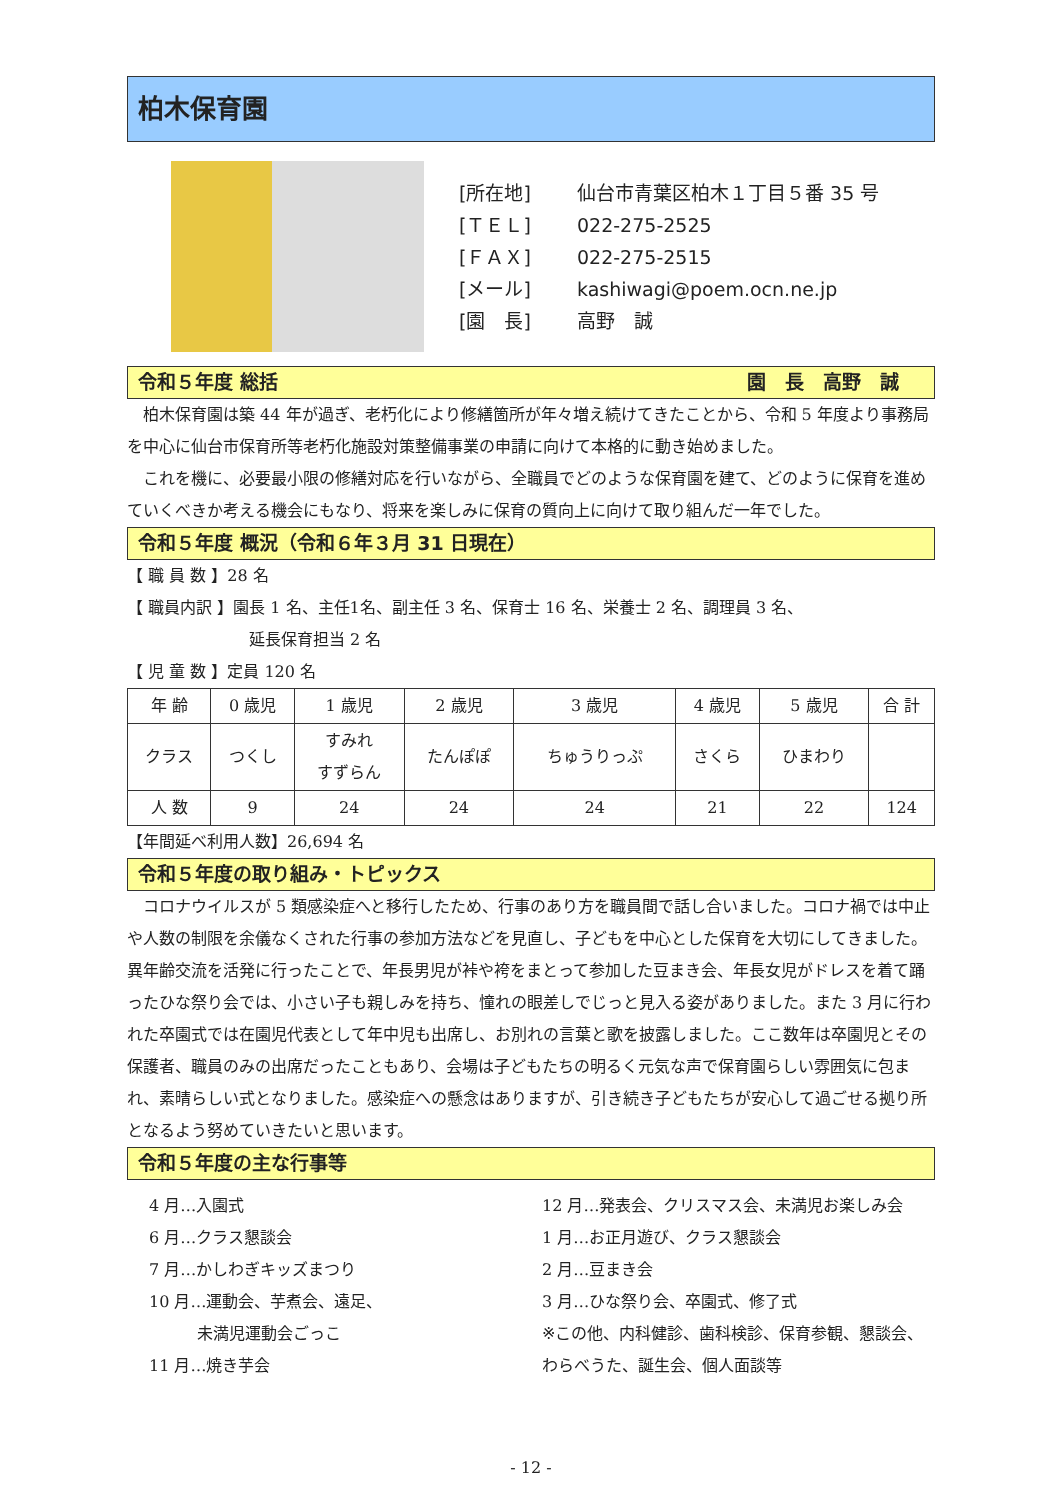柏木保育園
[所在地] 仙台市青葉区柏木１丁目５番 35 号
[ＴＥＬ] 022-275-2525
[ＦＡＸ] 022-275-2515
[メール] kashiwagi@poem.ocn.ne.jp
[園　長] 高野　誠
令和５年度 総括 園　長　高野　誠
柏木保育園は築 44 年が過ぎ、老朽化により修繕箇所が年々増え続けてきたことから、令和 5 年度より事務局を中心に仙台市保育所等老朽化施設対策整備事業の申請に向けて本格的に動き始めました。
これを機に、必要最小限の修繕対応を行いながら、全職員でどのような保育園を建て、どのように保育を進めていくべきか考える機会にもなり、将来を楽しみに保育の質向上に向けて取り組んだ一年でした。
令和５年度 概況（令和６年３月 31 日現在）
【 職 員 数 】28 名
【 職員内訳 】園長 1 名、主任1名、副主任 3 名、保育士 16 名、栄養士 2 名、調理員 3 名、
延長保育担当 2 名
【 児 童 数 】定員 120 名
| 年 齢 | 0 歳児 | 1 歳児 | 2 歳児 | 3 歳児 | 4 歳児 | 5 歳児 | 合 計 |
| クラス | つくし | すみれ すずらん | たんぽぽ | ちゅうりっぷ | さくら | ひまわり | |
| 人 数 | 9 | 24 | 24 | 24 | 21 | 22 | 124 |
【年間延べ利用人数】26,694 名
令和５年度の取り組み・トピックス
コロナウイルスが 5 類感染症へと移行したため、行事のあり方を職員間で話し合いました。コロナ禍では中止や人数の制限を余儀なくされた行事の参加方法などを見直し、子どもを中心とした保育を大切にしてきました。異年齢交流を活発に行ったことで、年長男児が裃や袴をまとって参加した豆まき会、年長女児がドレスを着て踊ったひな祭り会では、小さい子も親しみを持ち、憧れの眼差しでじっと見入る姿がありました。また 3 月に行われた卒園式では在園児代表として年中児も出席し、お別れの言葉と歌を披露しました。ここ数年は卒園児とその保護者、職員のみの出席だったこともあり、会場は子どもたちの明るく元気な声で保育園らしい雰囲気に包まれ、素晴らしい式となりました。感染症への懸念はありますが、引き続き子どもたちが安心して過ごせる拠り所となるよう努めていきたいと思います。
令和５年度の主な行事等
4 月…入園式
6 月…クラス懇談会
7 月…かしわぎキッズまつり
10 月…運動会、芋煮会、遠足、
　　　未満児運動会ごっこ
11 月…焼き芋会
12 月…発表会、クリスマス会、未満児お楽しみ会
1 月…お正月遊び、クラス懇談会
2 月…豆まき会
3 月…ひな祭り会、卒園式、修了式
※この他、内科健診、歯科検診、保育参観、懇談会、
わらべうた、誕生会、個人面談等
- 12 -